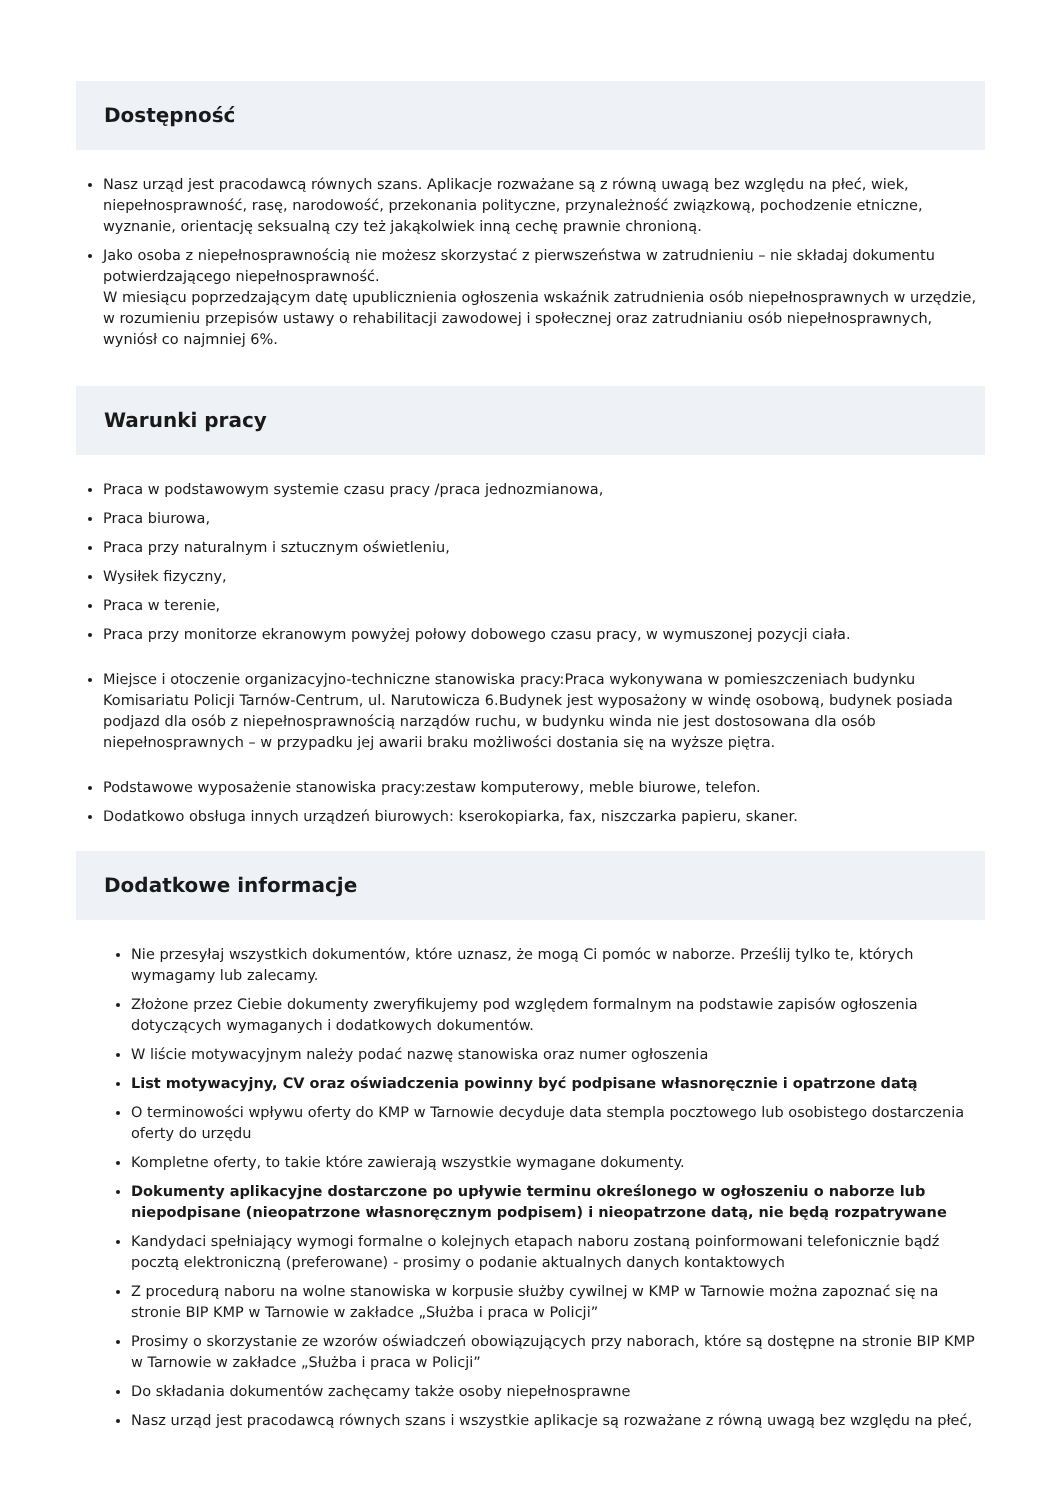Dostępność
Nasz urząd jest pracodawcą równych szans. Aplikacje rozważane są z równą uwagą bez względu na płeć, wiek, niepełnosprawność, rasę, narodowość, przekonania polityczne, przynależność związkową, pochodzenie etniczne, wyznanie, orientację seksualną czy też jakąkolwiek inną cechę prawnie chronioną.
Jako osoba z niepełnosprawnością nie możesz skorzystać z pierwszeństwa w zatrudnieniu – nie składaj dokumentu potwierdzającego niepełnosprawność.
W miesiącu poprzedzającym datę upublicznienia ogłoszenia wskaźnik zatrudnienia osób niepełnosprawnych w urzędzie, w rozumieniu przepisów ustawy o rehabilitacji zawodowej i społecznej oraz zatrudnianiu osób niepełnosprawnych, wyniósł co najmniej 6%.
Warunki pracy
Praca w podstawowym systemie czasu pracy /praca jednozmianowa,
Praca biurowa,
Praca przy naturalnym i sztucznym oświetleniu,
Wysiłek fizyczny,
Praca w terenie,
Praca przy monitorze ekranowym powyżej połowy dobowego czasu pracy, w wymuszonej pozycji ciała.
Miejsce i otoczenie organizacyjno-techniczne stanowiska pracy:Praca wykonywana w pomieszczeniach budynku Komisariatu Policji Tarnów-Centrum, ul. Narutowicza 6.Budynek jest wyposażony w windę osobową, budynek posiada podjazd dla osób z niepełnosprawnością narządów ruchu, w budynku winda nie jest dostosowana dla osób niepełnosprawnych – w przypadku jej awarii braku możliwości dostania się na wyższe piętra.
Podstawowe wyposażenie stanowiska pracy:zestaw komputerowy, meble biurowe, telefon.
Dodatkowo obsługa innych urządzeń biurowych: kserokopiarka, fax, niszczarka papieru, skaner.
Dodatkowe informacje
Nie przesyłaj wszystkich dokumentów, które uznasz, że mogą Ci pomóc w naborze. Prześlij tylko te, których wymagamy lub zalecamy.
Złożone przez Ciebie dokumenty zweryfikujemy pod względem formalnym na podstawie zapisów ogłoszenia dotyczących wymaganych i dodatkowych dokumentów.
W liście motywacyjnym należy podać nazwę stanowiska oraz numer ogłoszenia
List motywacyjny, CV oraz oświadczenia powinny być podpisane własnoręcznie i opatrzone datą
O terminowości wpływu oferty do KMP w Tarnowie decyduje data stempla pocztowego lub osobistego dostarczenia oferty do urzędu
Kompletne oferty, to takie które zawierają wszystkie wymagane dokumenty.
Dokumenty aplikacyjne dostarczone po upływie terminu określonego w ogłoszeniu o naborze lub niepodpisane (nieopatrzone własnoręcznym podpisem) i nieopatrzone datą, nie będą rozpatrywane
Kandydaci spełniający wymogi formalne o kolejnych etapach naboru zostaną poinformowani telefonicznie bądź pocztą elektroniczną (preferowane) - prosimy o podanie aktualnych danych kontaktowych
Z procedurą naboru na wolne stanowiska w korpusie służby cywilnej w KMP w Tarnowie można zapoznać się na stronie BIP KMP w Tarnowie w zakładce „Służba i praca w Policji”
Prosimy o skorzystanie ze wzorów oświadczeń obowiązujących przy naborach, które są dostępne na stronie BIP KMP w Tarnowie w zakładce „Służba i praca w Policji”
Do składania dokumentów zachęcamy także osoby niepełnosprawne
Nasz urząd jest pracodawcą równych szans i wszystkie aplikacje są rozważane z równą uwagą bez względu na płeć,